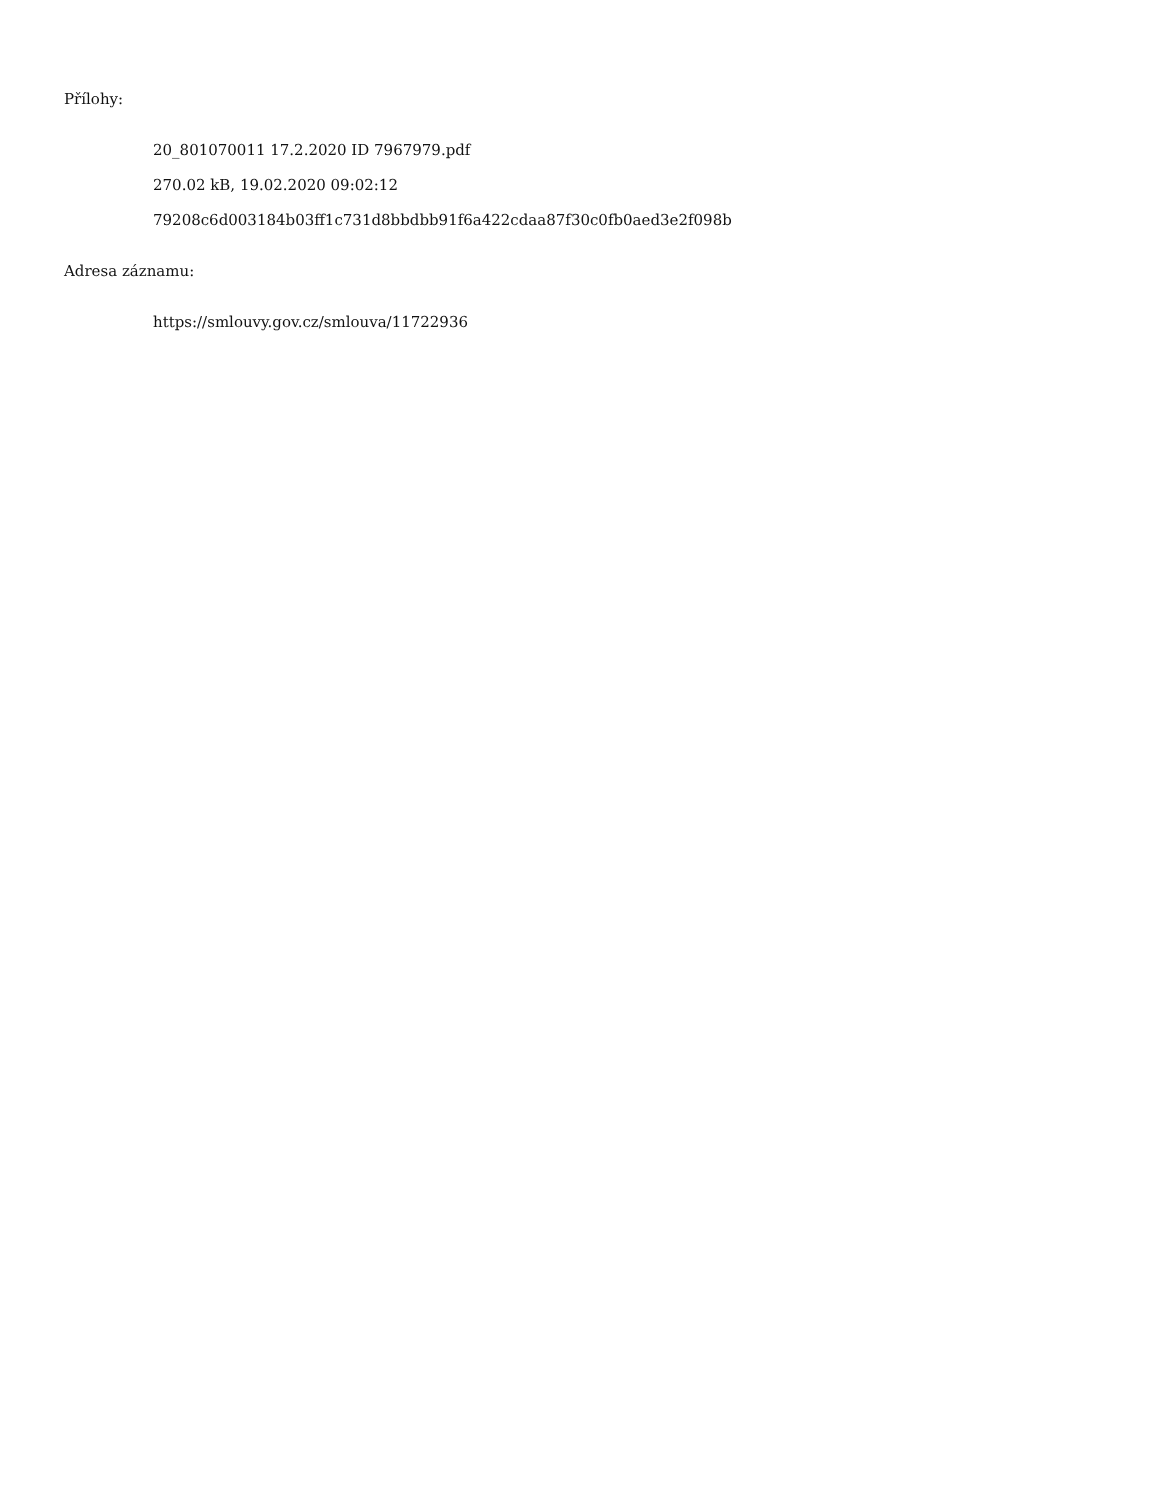Přílohy:
20_801070011 17.2.2020 ID 7967979.pdf
270.02 kB, 19.02.2020 09:02:12
79208c6d003184b03ff1c731d8bbdbb91f6a422cdaa87f30c0fb0aed3e2f098b
Adresa záznamu:
https://smlouvy.gov.cz/smlouva/11722936